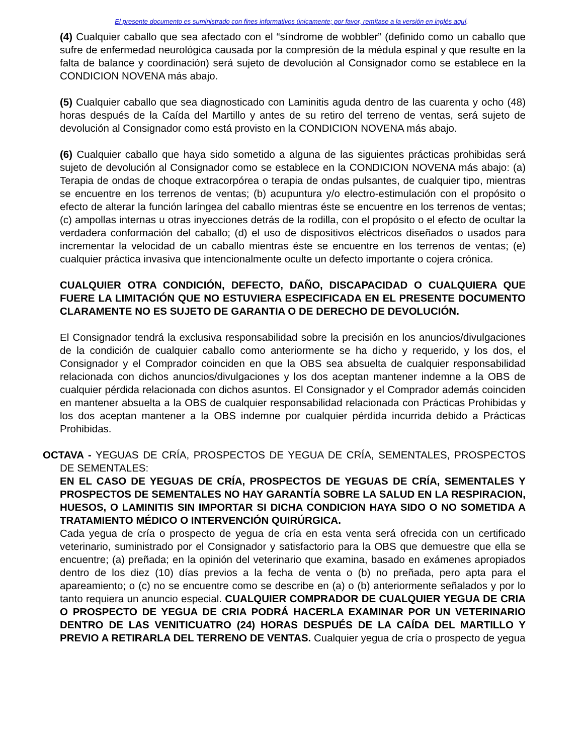El presente documento es suministrado con fines informativos únicamente; por favor, remítase a la versión en inglés aquí.
(4) Cualquier caballo que sea afectado con el “síndrome de wobbler” (definido como un caballo que sufre de enfermedad neurológica causada por la compresión de la médula espinal y que resulte en la falta de balance y coordinación) será sujeto de devolución al Consignador como se establece en la CONDICION NOVENA más abajo.
(5) Cualquier caballo que sea diagnosticado con Laminitis aguda dentro de las cuarenta y ocho (48) horas después de la Caída del Martillo y antes de su retiro del terreno de ventas, será sujeto de devolución al Consignador como está provisto en la CONDICION NOVENA más abajo.
(6) Cualquier caballo que haya sido sometido a alguna de las siguientes prácticas prohibidas será sujeto de devolución al Consignador como se establece en la CONDICION NOVENA más abajo: (a) Terapia de ondas de choque extracorpórea o terapia de ondas pulsantes, de cualquier tipo, mientras se encuentre en los terrenos de ventas; (b) acupuntura y/o electro-estimulación con el propósito o efecto de alterar la función laríngea del caballo mientras éste se encuentre en los terrenos de ventas; (c) ampollas internas u otras inyecciones detrás de la rodilla, con el propósito o el efecto de ocultar la verdadera conformación del caballo; (d) el uso de dispositivos eléctricos diseñados o usados para incrementar la velocidad de un caballo mientras éste se encuentre en los terrenos de ventas; (e) cualquier práctica invasiva que intencionalmente oculte un defecto importante o cojera crónica.
CUALQUIER OTRA CONDICIÓN, DEFECTO, DAÑO, DISCAPACIDAD O CUALQUIERA QUE FUERE LA LIMITACIÓN QUE NO ESTUVIERA ESPECIFICADA EN EL PRESENTE DOCUMENTO CLARAMENTE NO ES SUJETO DE GARANTIA O DE DERECHO DE DEVOLUCIÓN.
El Consignador tendrá la exclusiva responsabilidad sobre la precisión en los anuncios/divulgaciones de la condición de cualquier caballo como anteriormente se ha dicho y requerido, y los dos, el Consignador y el Comprador coinciden en que la OBS sea absuelta de cualquier responsabilidad relacionada con dichos anuncios/divulgaciones y los dos aceptan mantener indemne a la OBS de cualquier pérdida relacionada con dichos asuntos. El Consignador y el Comprador además coinciden en mantener absuelta a la OBS de cualquier responsabilidad relacionada con Prácticas Prohibidas y los dos aceptan mantener a la OBS indemne por cualquier pérdida incurrida debido a Prácticas Prohibidas.
OCTAVA - YEGUAS DE CRÍA, PROSPECTOS DE YEGUA DE CRÍA, SEMENTALES, PROSPECTOS DE SEMENTALES:
EN EL CASO DE YEGUAS DE CRÍA, PROSPECTOS DE YEGUAS DE CRÍA, SEMENTALES Y PROSPECTOS DE SEMENTALES NO HAY GARANTÍA SOBRE LA SALUD EN LA RESPIRACION, HUESOS, O LAMINITIS SIN IMPORTAR SI DICHA CONDICION HAYA SIDO O NO SOMETIDA A TRATAMIENTO MÉDICO O INTERVENCIÓN QUIRÚRGICA.
Cada yegua de cría o prospecto de yegua de cría en esta venta será ofrecida con un certificado veterinario, suministrado por el Consignador y satisfactorio para la OBS que demuestre que ella se encuentre; (a) preñada; en la opinión del veterinario que examina, basado en exámenes apropiados dentro de los diez (10) días previos a la fecha de venta o (b) no preñada, pero apta para el apareamiento; o (c) no se encuentre como se describe en (a) o (b) anteriormente señalados y por lo tanto requiera un anuncio especial. CUALQUIER COMPRADOR DE CUALQUIER YEGUA DE CRIA O PROSPECTO DE YEGUA DE CRIA PODRÁ HACERLA EXAMINAR POR UN VETERINARIO DENTRO DE LAS VENITICUATRO (24) HORAS DESPUÉS DE LA CAÍDA DEL MARTILLO Y PREVIO A RETIRARLA DEL TERRENO DE VENTAS. Cualquier yegua de cría o prospecto de yegua